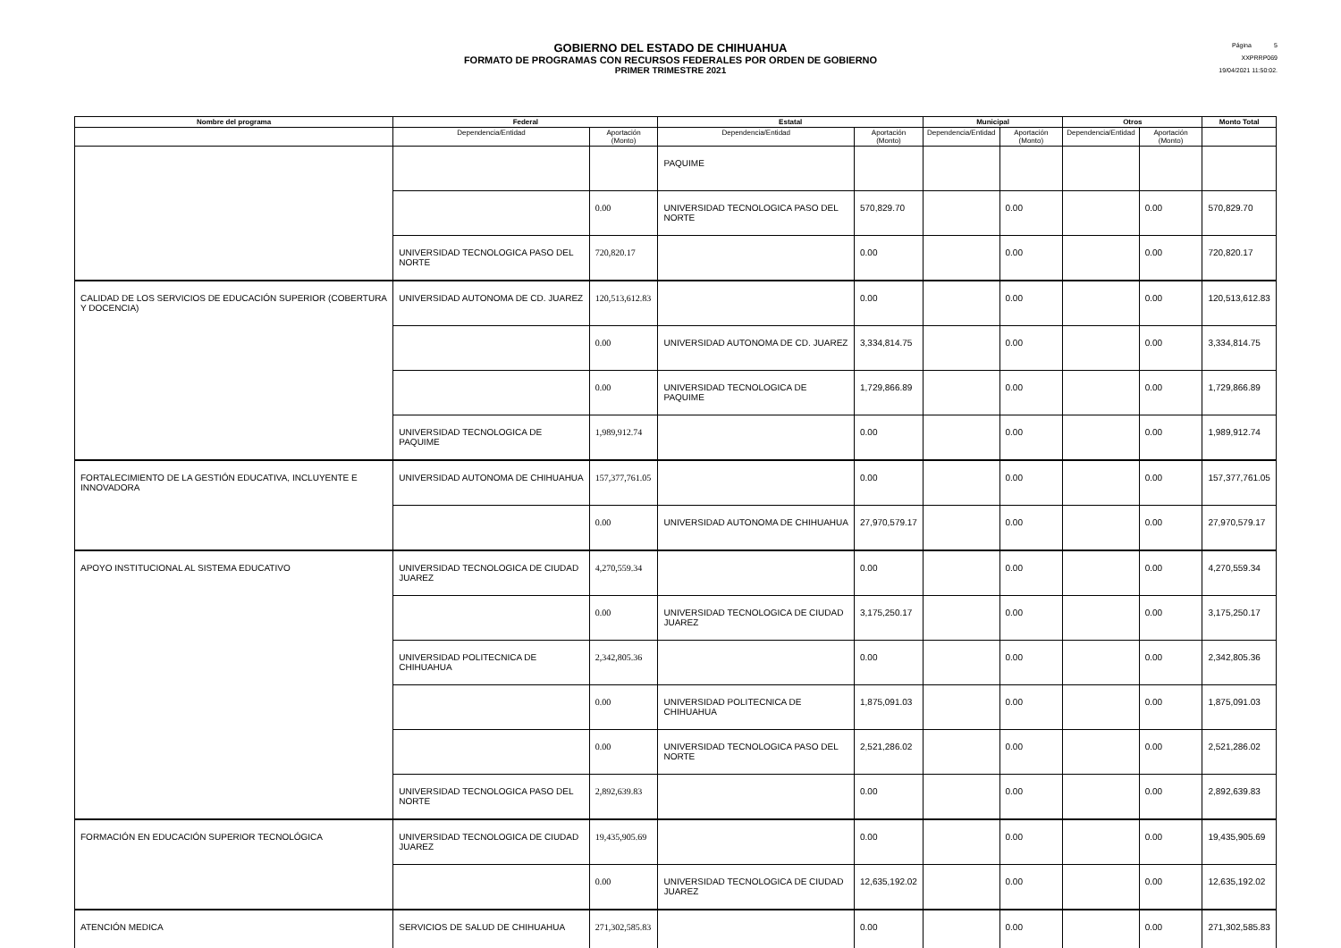GOBIERNO DEL ESTADO DE CHIHUAHUA
FORMATO DE PROGRAMAS CON RECURSOS FEDERALES POR ORDEN DE GOBIERNO
PRIMER TRIMESTRE 2021
Página 5
XXPRRP069
19/04/2021 11:50:02.
| Nombre del programa | Federal | | Estatal | | Municipal | | Otros | | Monto Total |
| --- | --- | --- | --- | --- | --- | --- | --- | --- | --- |
| | Dependencia/Entidad | Aportación (Monto) | Dependencia/Entidad | Aportación (Monto) | Dependencia/Entidad | Aportación (Monto) | Dependencia/Entidad | Aportación (Monto) | |
| | | | PAQUIME | | | | | | |
| | | 0.00 | UNIVERSIDAD TECNOLOGICA PASO DEL NORTE | 570,829.70 | | 0.00 | | 0.00 | 570,829.70 |
| | UNIVERSIDAD TECNOLOGICA PASO DEL NORTE | 720,820.17 | | 0.00 | | 0.00 | | 0.00 | 720,820.17 |
| CALIDAD DE LOS SERVICIOS DE EDUCACIÓN SUPERIOR (COBERTURA Y DOCENCIA) | UNIVERSIDAD AUTONOMA DE CD. JUAREZ | 120,513,612.83 | | 0.00 | | 0.00 | | 0.00 | 120,513,612.83 |
| | | 0.00 | UNIVERSIDAD AUTONOMA DE CD. JUAREZ | 3,334,814.75 | | 0.00 | | 0.00 | 3,334,814.75 |
| | | 0.00 | UNIVERSIDAD TECNOLOGICA DE PAQUIME | 1,729,866.89 | | 0.00 | | 0.00 | 1,729,866.89 |
| | UNIVERSIDAD TECNOLOGICA DE PAQUIME | 1,989,912.74 | | 0.00 | | 0.00 | | 0.00 | 1,989,912.74 |
| FORTALECIMIENTO DE LA GESTIÓN EDUCATIVA, INCLUYENTE E INNOVADORA | UNIVERSIDAD AUTONOMA DE CHIHUAHUA | 157,377,761.05 | | 0.00 | | 0.00 | | 0.00 | 157,377,761.05 |
| | | 0.00 | UNIVERSIDAD AUTONOMA DE CHIHUAHUA | 27,970,579.17 | | 0.00 | | 0.00 | 27,970,579.17 |
| APOYO INSTITUCIONAL AL SISTEMA EDUCATIVO | UNIVERSIDAD TECNOLOGICA DE CIUDAD JUAREZ | 4,270,559.34 | | 0.00 | | 0.00 | | 0.00 | 4,270,559.34 |
| | | 0.00 | UNIVERSIDAD TECNOLOGICA DE CIUDAD JUAREZ | 3,175,250.17 | | 0.00 | | 0.00 | 3,175,250.17 |
| | UNIVERSIDAD POLITECNICA DE CHIHUAHUA | 2,342,805.36 | | 0.00 | | 0.00 | | 0.00 | 2,342,805.36 |
| | | 0.00 | UNIVERSIDAD POLITECNICA DE CHIHUAHUA | 1,875,091.03 | | 0.00 | | 0.00 | 1,875,091.03 |
| | | 0.00 | UNIVERSIDAD TECNOLOGICA PASO DEL NORTE | 2,521,286.02 | | 0.00 | | 0.00 | 2,521,286.02 |
| | UNIVERSIDAD TECNOLOGICA PASO DEL NORTE | 2,892,639.83 | | 0.00 | | 0.00 | | 0.00 | 2,892,639.83 |
| FORMACIÓN EN EDUCACIÓN SUPERIOR TECNOLÓGICA | UNIVERSIDAD TECNOLOGICA DE CIUDAD JUAREZ | 19,435,905.69 | | 0.00 | | 0.00 | | 0.00 | 19,435,905.69 |
| | | 0.00 | UNIVERSIDAD TECNOLOGICA DE CIUDAD JUAREZ | 12,635,192.02 | | 0.00 | | 0.00 | 12,635,192.02 |
| ATENCIÓN MEDICA | SERVICIOS DE SALUD DE CHIHUAHUA | 271,302,585.83 | | 0.00 | | 0.00 | | 0.00 | 271,302,585.83 |